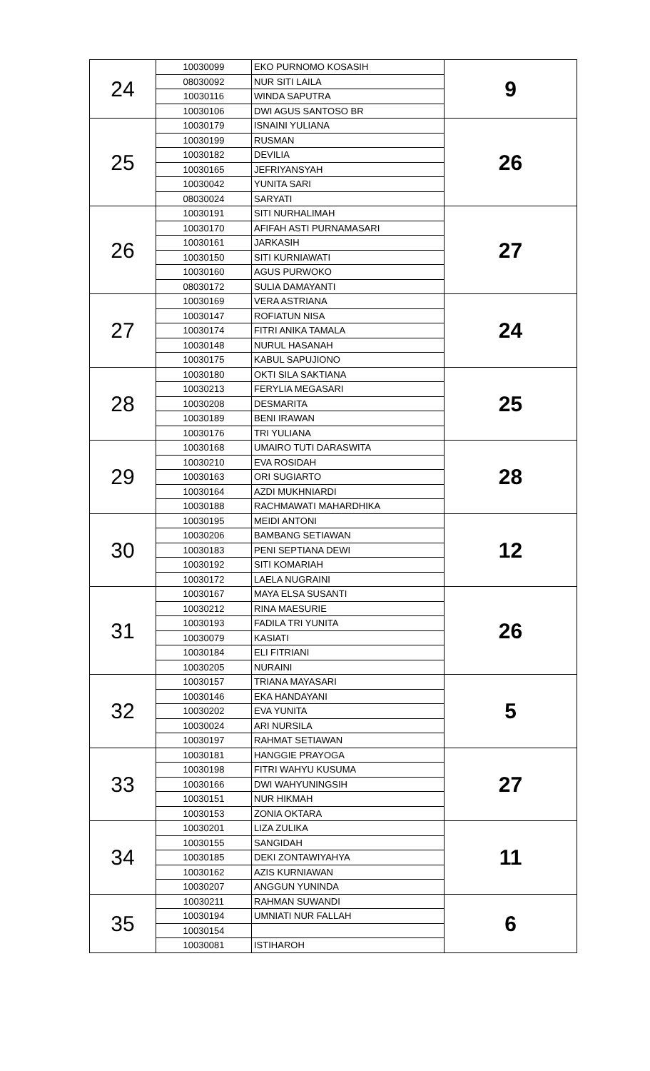| 24 | 10030099 | EKO PURNOMO KOSASIH | 9 |
| | 08030092 | NUR SITI LAILA | |
| | 10030116 | WINDA SAPUTRA | |
| | 10030106 | DWI AGUS SANTOSO BR | |
| 25 | 10030179 | ISNAINI YULIANA | 26 |
| | 10030199 | RUSMAN | |
| | 10030182 | DEVILIA | |
| | 10030165 | JEFRIYANSYAH | |
| | 10030042 | YUNITA SARI | |
| | 08030024 | SARYATI | |
| 26 | 10030191 | SITI NURHALIMAH | 27 |
| | 10030170 | AFIFAH ASTI PURNAMASARI | |
| | 10030161 | JARKASIH | |
| | 10030150 | SITI KURNIAWATI | |
| | 10030160 | AGUS PURWOKO | |
| | 08030172 | SULIA DAMAYANTI | |
| 27 | 10030169 | VERA ASTRIANA | 24 |
| | 10030147 | ROFIATUN NISA | |
| | 10030174 | FITRI ANIKA TAMALA | |
| | 10030148 | NURUL HASANAH | |
| | 10030175 | KABUL SAPUJIONO | |
| 28 | 10030180 | OKTI SILA SAKTIANA | 25 |
| | 10030213 | FERYLIA MEGASARI | |
| | 10030208 | DESMARITA | |
| | 10030189 | BENI IRAWAN | |
| | 10030176 | TRI YULIANA | |
| 29 | 10030168 | UMAIRO TUTI DARASWITA | 28 |
| | 10030210 | EVA ROSIDAH | |
| | 10030163 | ORI SUGIARTO | |
| | 10030164 | AZDI MUKHNIARDI | |
| | 10030188 | RACHMAWATI MAHARDHIKA | |
| 30 | 10030195 | MEIDI ANTONI | 12 |
| | 10030206 | BAMBANG SETIAWAN | |
| | 10030183 | PENI SEPTIANA DEWI | |
| | 10030192 | SITI KOMARIAH | |
| | 10030172 | LAELA NUGRAINI | |
| 31 | 10030167 | MAYA ELSA SUSANTI | 26 |
| | 10030212 | RINA MAESURIE | |
| | 10030193 | FADILA TRI YUNITA | |
| | 10030079 | KASIATI | |
| | 10030184 | ELI FITRIANI | |
| | 10030205 | NURAINI | |
| 32 | 10030157 | TRIANA MAYASARI | 5 |
| | 10030146 | EKA HANDAYANI | |
| | 10030202 | EVA YUNITA | |
| | 10030024 | ARI NURSILA | |
| | 10030197 | RAHMAT SETIAWAN | |
| 33 | 10030181 | HANGGIE PRAYOGA | 27 |
| | 10030198 | FITRI WAHYU KUSUMA | |
| | 10030166 | DWI WAHYUNINGSIH | |
| | 10030151 | NUR HIKMAH | |
| | 10030153 | ZONIA OKTARA | |
| 34 | 10030201 | LIZA ZULIKA | 11 |
| | 10030155 | SANGIDAH | |
| | 10030185 | DEKI ZONTAWIYAHYA | |
| | 10030162 | AZIS KURNIAWAN | |
| | 10030207 | ANGGUN YUNINDA | |
| 35 | 10030211 | RAHMAN SUWANDI | 6 |
| | 10030194 | UMNIATI NUR FALLAH | |
| | 10030154 | | |
| | 10030081 | ISTIHAROH | |